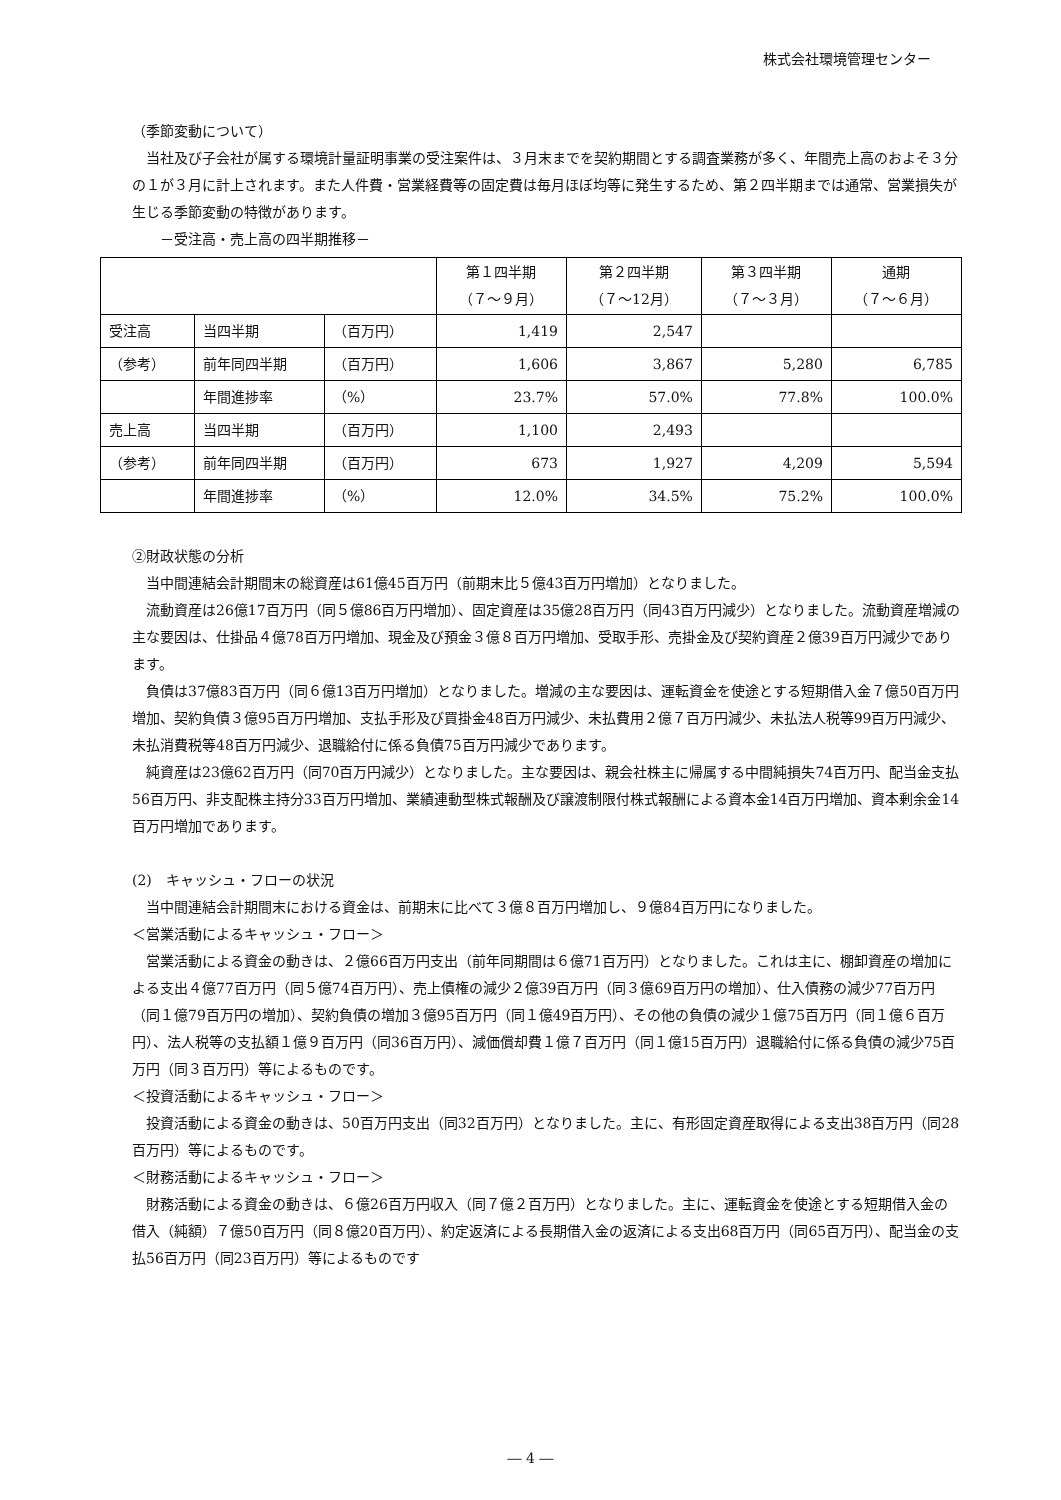株式会社環境管理センター
（季節変動について）
当社及び子会社が属する環境計量証明事業の受注案件は、３月末までを契約期間とする調査業務が多く、年間売上高のおよそ３分の１が３月に計上されます。また人件費・営業経費等の固定費は毎月ほぼ均等に発生するため、第２四半期までは通常、営業損失が生じる季節変動の特徴があります。
　　－受注高・売上高の四半期推移－
| | | | 第１四半期 （７～９月） | 第２四半期 （７～12月） | 第３四半期 （７～３月） | 通期 （７～６月） |
| --- | --- | --- | --- | --- | --- | --- |
| 受注高 | 当四半期 | （百万円） | 1,419 | 2,547 | | |
| （参考） | 前年同四半期 | （百万円） | 1,606 | 3,867 | 5,280 | 6,785 |
| | 年間進捗率 | （%） | 23.7% | 57.0% | 77.8% | 100.0% |
| 売上高 | 当四半期 | （百万円） | 1,100 | 2,493 | | |
| （参考） | 前年同四半期 | （百万円） | 673 | 1,927 | 4,209 | 5,594 |
| | 年間進捗率 | （%） | 12.0% | 34.5% | 75.2% | 100.0% |
②財政状態の分析
当中間連結会計期間末の総資産は61億45百万円（前期末比５億43百万円増加）となりました。
流動資産は26億17百万円（同５億86百万円増加）、固定資産は35億28百万円（同43百万円減少）となりました。流動資産増減の主な要因は、仕掛品４億78百万円増加、現金及び預金３億８百万円増加、受取手形、売掛金及び契約資産２億39百万円減少であります。
負債は37億83百万円（同６億13百万円増加）となりました。増減の主な要因は、運転資金を使途とする短期借入金７億50百万円増加、契約負債３億95百万円増加、支払手形及び買掛金48百万円減少、未払費用２億７百万円減少、未払法人税等99百万円減少、未払消費税等48百万円減少、退職給付に係る負債75百万円減少であります。
純資産は23億62百万円（同70百万円減少）となりました。主な要因は、親会社株主に帰属する中間純損失74百万円、配当金支払56百万円、非支配株主持分33百万円増加、業績連動型株式報酬及び譲渡制限付株式報酬による資本金14百万円増加、資本剰余金14百万円増加であります。
(2)　キャッシュ・フローの状況
当中間連結会計期間末における資金は、前期末に比べて３億８百万円増加し、９億84百万円になりました。
＜営業活動によるキャッシュ・フロー＞
営業活動による資金の動きは、２億66百万円支出（前年同期間は６億71百万円）となりました。これは主に、棚卸資産の増加による支出４億77百万円（同５億74百万円）、売上債権の減少２億39百万円（同３億69百万円の増加）、仕入債務の減少77百万円（同１億79百万円の増加）、契約負債の増加３億95百万円（同１億49百万円）、その他の負債の減少１億75百万円（同１億６百万円）、法人税等の支払額１億９百万円（同36百万円）、減価償却費１億７百万円（同１億15百万円）退職給付に係る負債の減少75百万円（同３百万円）等によるものです。
＜投資活動によるキャッシュ・フロー＞
投資活動による資金の動きは、50百万円支出（同32百万円）となりました。主に、有形固定資産取得による支出38百万円（同28百万円）等によるものです。
＜財務活動によるキャッシュ・フロー＞
財務活動による資金の動きは、６億26百万円収入（同７億２百万円）となりました。主に、運転資金を使途とする短期借入金の借入（純額）７億50百万円（同８億20百万円）、約定返済による長期借入金の返済による支出68百万円（同65百万円）、配当金の支払56百万円（同23百万円）等によるものです
― 4 ―